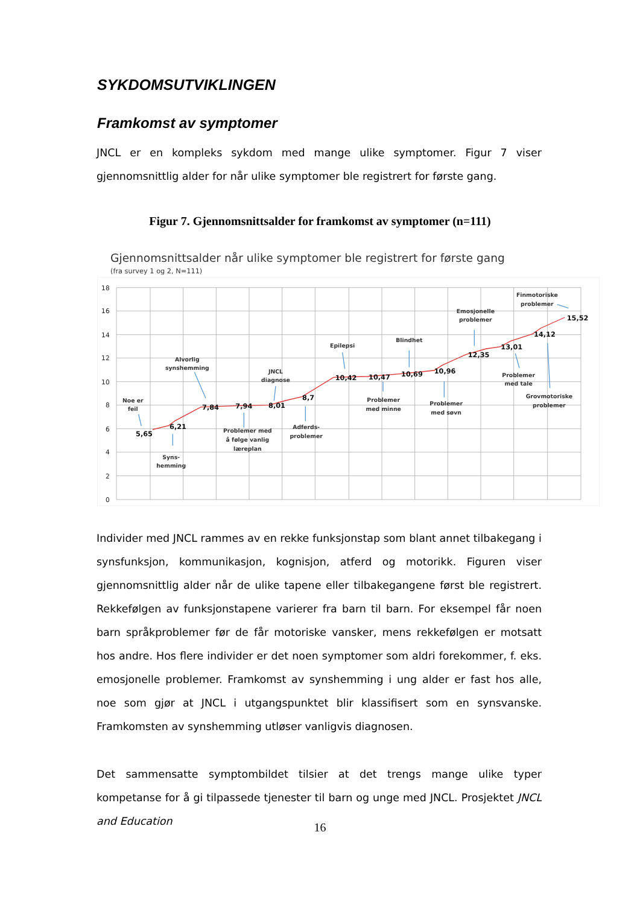SYKDOMSUTVIKLINGEN
Framkomst av symptomer
JNCL er en kompleks sykdom med mange ulike symptomer. Figur 7 viser gjennomsnittlig alder for når ulike symptomer ble registrert for første gang.
Figur 7. Gjennomsnittsalder for framkomst av symptomer (n=111)
Gjennomsnittsalder når ulike symptomer ble registrert for første gang
(fra survey 1 og 2, N=111)
18
16
14
12
10
8
6
4
2
0
5,65
6,21
7,84
7,94
8,01
8,7
10,42
10,47
10,69
10,96
12,35
13,01
14,12
15,52
Noe er
feil
Syns-
hemming
Alvorlig
synshemming
Problemer med
å følge vanlig
læreplan
JNCL
diagnose
Adferds-
problemer
Epilepsi
Problemer
med minne
Blindhet
Problemer
med søvn
Emosjonelle
problemer
Problemer
med tale
Finmotoriske
problemer
Grovmotoriske
problemer
Individer med JNCL rammes av en rekke funksjonstap som blant annet tilbakegang i synsfunksjon, kommunikasjon, kognisjon, atferd og motorikk. Figuren viser gjennomsnittlig alder når de ulike tapene eller tilbakegangene først ble registrert. Rekkefølgen av funksjonstapene varierer fra barn til barn. For eksempel får noen barn språkproblemer før de får motoriske vansker, mens rekkefølgen er motsatt hos andre. Hos flere individer er det noen symptomer som aldri forekommer, f. eks. emosjonelle problemer. Framkomst av synshemming i ung alder er fast hos alle, noe som gjør at JNCL i utgangspunktet blir klassifisert som en synsvanske. Framkomsten av synshemming utløser vanligvis diagnosen.
Det sammensatte symptombildet tilsier at det trengs mange ulike typer kompetanse for å gi tilpassede tjenester til barn og unge med JNCL. Prosjektet JNCL and Education
16